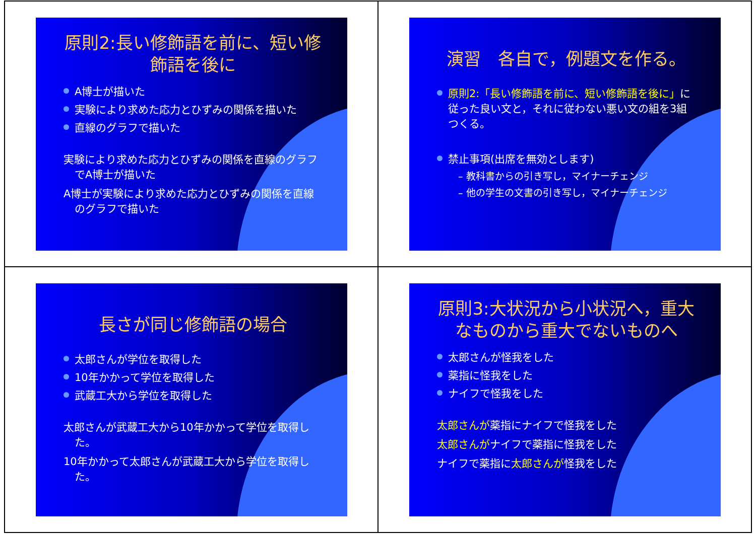原則2:長い修飾語を前に、短い修飾語を後に
A博士が描いた
実験により求めた応力とひずみの関係を描いた
直線のグラフで描いた
実験により求めた応力とひずみの関係を直線のグラフでA博士が描いた
A博士が実験により求めた応力とひずみの関係を直線のグラフで描いた
演習　各自で，例題文を作る。
原則2:「長い修飾語を前に、短い修飾語を後に」に従った良い文と，それに従わない悪い文の組を3組つくる。
禁止事項(出席を無効とします)
– 教科書からの引き写し，マイナーチェンジ
– 他の学生の文書の引き写し，マイナーチェンジ
長さが同じ修飾語の場合
太郎さんが学位を取得した
10年かかって学位を取得した
武蔵工大から学位を取得した
太郎さんが武蔵工大から10年かかって学位を取得した。
10年かかって太郎さんが武蔵工大から学位を取得した。
原則3:大状況から小状況へ，重大なものから重大でないものへ
太郎さんが怪我をした
薬指に怪我をした
ナイフで怪我をした
太郎さんが薬指にナイフで怪我をした
太郎さんがナイフで薬指に怪我をした
ナイフで薬指に太郎さんが怪我をした